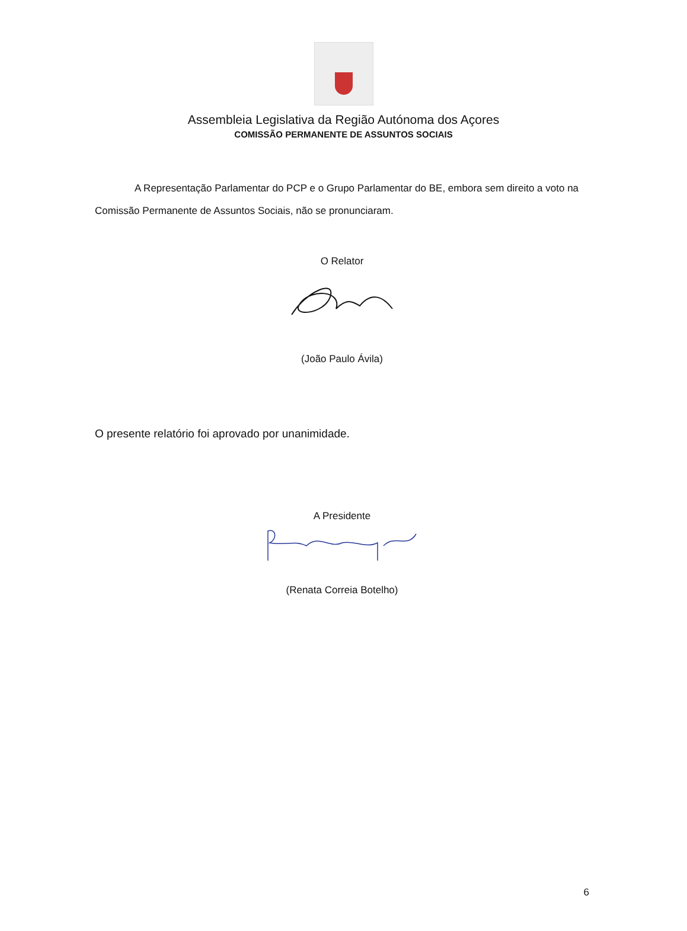Assembleia Legislativa da Região Autónoma dos Açores
COMISSÃO PERMANENTE DE ASSUNTOS SOCIAIS
A Representação Parlamentar do PCP e o Grupo Parlamentar do BE, embora sem direito a voto na Comissão Permanente de Assuntos Sociais, não se pronunciaram.
O Relator
(João Paulo Ávila)
O presente relatório foi aprovado por unanimidade.
A Presidente
(Renata Correia Botelho)
6